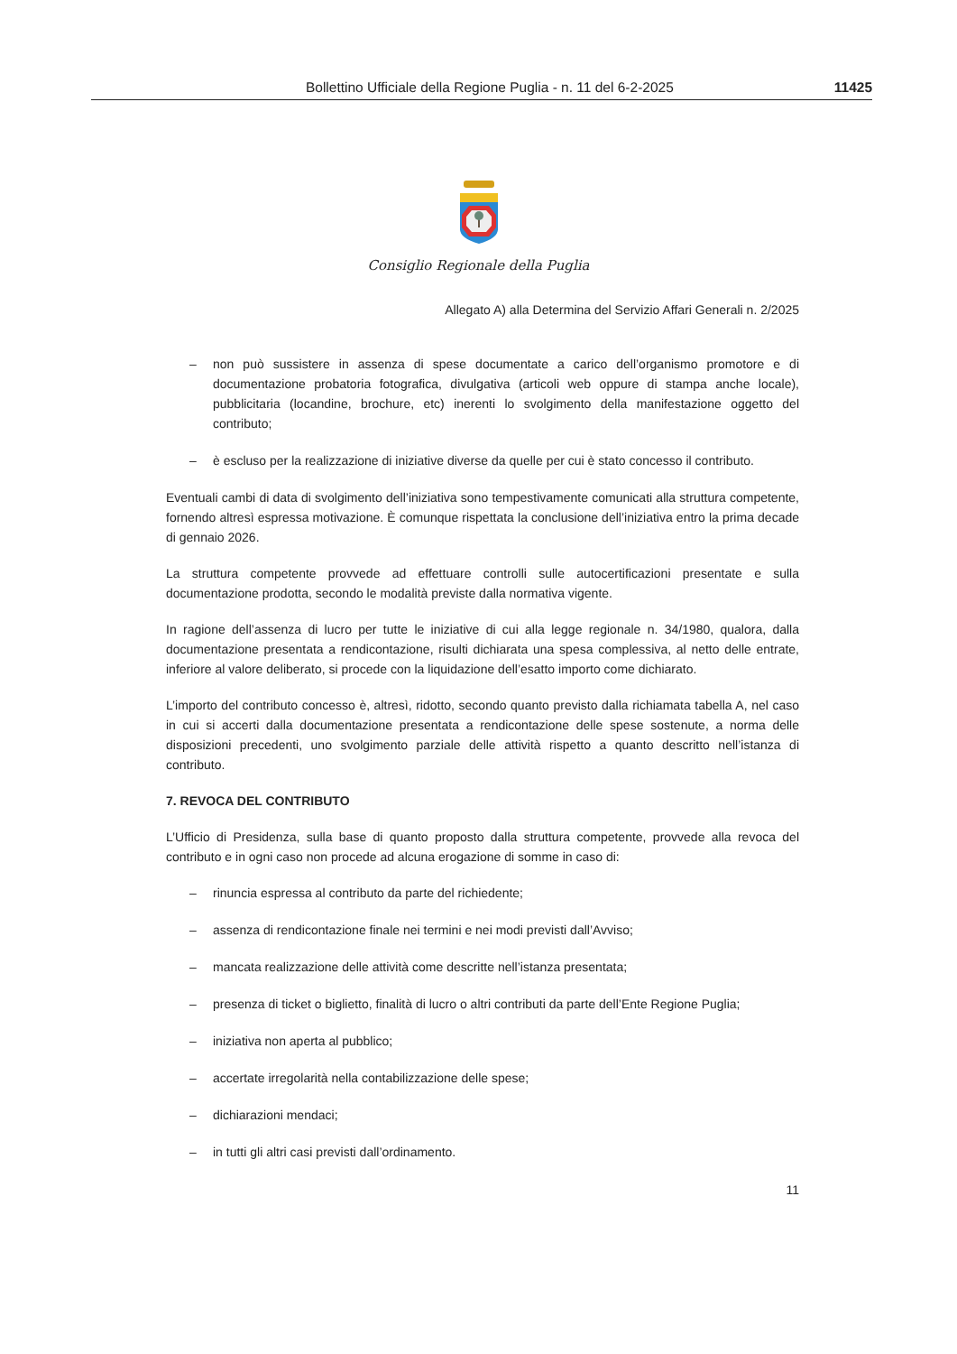Bollettino Ufficiale della Regione Puglia - n. 11 del 6-2-2025
11425
Consiglio Regionale della Puglia
Allegato A) alla Determina del Servizio Affari Generali n. 2/2025
– non può sussistere in assenza di spese documentate a carico dell’organismo promotore e di documentazione probatoria fotografica, divulgativa (articoli web oppure di stampa anche locale), pubblicitaria (locandine, brochure, etc) inerenti lo svolgimento della manifestazione oggetto del contributo;
– è escluso per la realizzazione di iniziative diverse da quelle per cui è stato concesso il contributo.
Eventuali cambi di data di svolgimento dell’iniziativa sono tempestivamente comunicati alla struttura competente, fornendo altresì espressa motivazione. È comunque rispettata la conclusione dell’iniziativa entro la prima decade di gennaio 2026.
La struttura competente provvede ad effettuare controlli sulle autocertificazioni presentate e sulla documentazione prodotta, secondo le modalità previste dalla normativa vigente.
In ragione dell’assenza di lucro per tutte le iniziative di cui alla legge regionale n. 34/1980, qualora, dalla documentazione presentata a rendicontazione, risulti dichiarata una spesa complessiva, al netto delle entrate, inferiore al valore deliberato, si procede con la liquidazione dell’esatto importo come dichiarato.
L’importo del contributo concesso è, altresì, ridotto, secondo quanto previsto dalla richiamata tabella A, nel caso in cui si accerti dalla documentazione presentata a rendicontazione delle spese sostenute, a norma delle disposizioni precedenti, uno svolgimento parziale delle attività rispetto a quanto descritto nell’istanza di contributo.
7. REVOCA DEL CONTRIBUTO
L’Ufficio di Presidenza, sulla base di quanto proposto dalla struttura competente, provvede alla revoca del contributo e in ogni caso non procede ad alcuna erogazione di somme in caso di:
– rinuncia espressa al contributo da parte del richiedente;
– assenza di rendicontazione finale nei termini e nei modi previsti dall’Avviso;
– mancata realizzazione delle attività come descritte nell’istanza presentata;
– presenza di ticket o biglietto, finalità di lucro o altri contributi da parte dell’Ente Regione Puglia;
– iniziativa non aperta al pubblico;
– accertate irregolarità nella contabilizzazione delle spese;
– dichiarazioni mendaci;
– in tutti gli altri casi previsti dall’ordinamento.
11